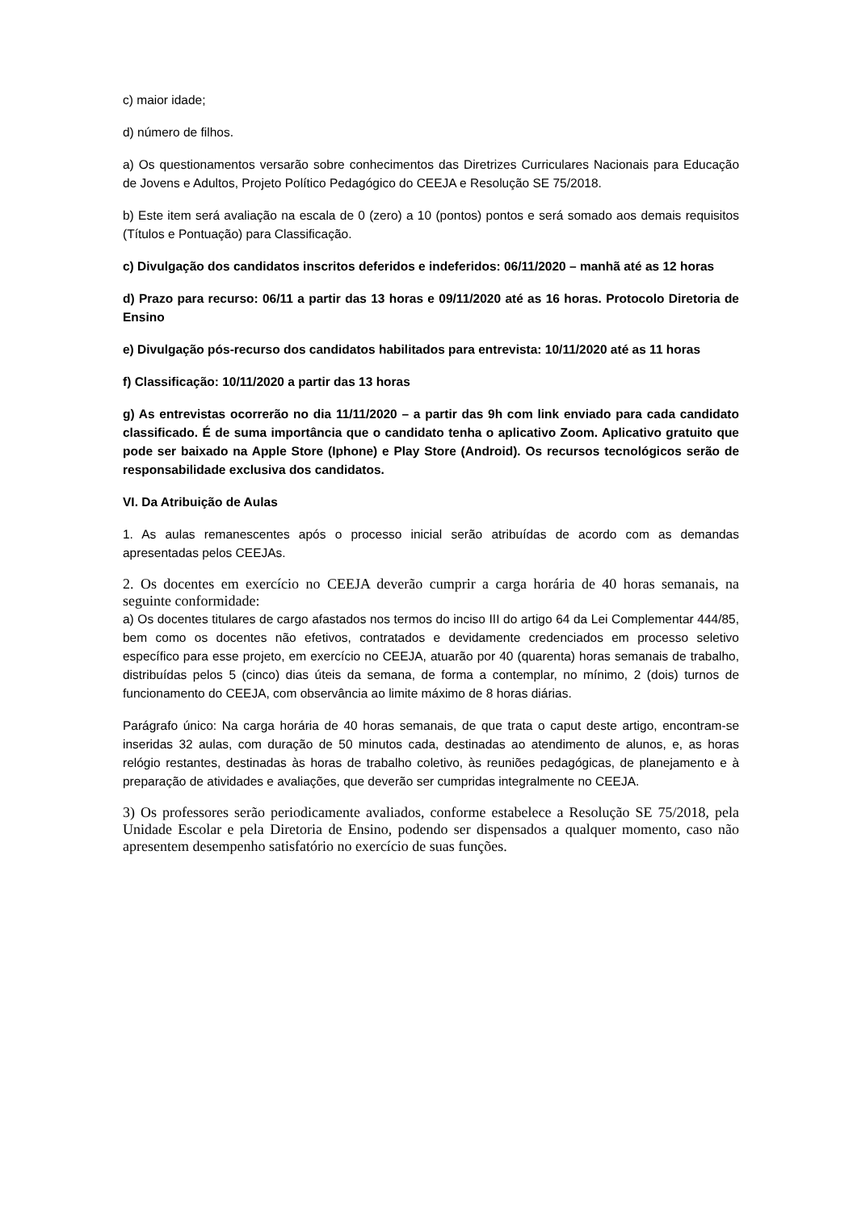c) maior idade;
d) número de filhos.
a) Os questionamentos versarão sobre conhecimentos das Diretrizes Curriculares Nacionais para Educação de Jovens e Adultos, Projeto Político Pedagógico do CEEJA e Resolução SE 75/2018.
b) Este item será avaliação na escala de 0 (zero) a 10 (pontos) pontos e será somado aos demais requisitos (Títulos e Pontuação) para Classificação.
c) Divulgação dos candidatos inscritos deferidos e indeferidos: 06/11/2020 – manhã até as 12 horas
d) Prazo para recurso: 06/11 a partir das 13 horas e 09/11/2020 até as 16 horas. Protocolo Diretoria de Ensino
e) Divulgação pós-recurso dos candidatos habilitados para entrevista: 10/11/2020 até as 11 horas
f) Classificação: 10/11/2020 a partir das 13 horas
g) As entrevistas ocorrerão no dia 11/11/2020 – a partir das 9h com link enviado para cada candidato classificado. É de suma importância que o candidato tenha o aplicativo Zoom. Aplicativo gratuito que pode ser baixado na Apple Store (Iphone) e Play Store (Android). Os recursos tecnológicos serão de responsabilidade exclusiva dos candidatos.
VI. Da Atribuição de Aulas
1. As aulas remanescentes após o processo inicial serão atribuídas de acordo com as demandas apresentadas pelos CEEJAs.
2. Os docentes em exercício no CEEJA deverão cumprir a carga horária de 40 horas semanais, na seguinte conformidade:
a) Os docentes titulares de cargo afastados nos termos do inciso III do artigo 64 da Lei Complementar 444/85, bem como os docentes não efetivos, contratados e devidamente credenciados em processo seletivo específico para esse projeto, em exercício no CEEJA, atuarão por 40 (quarenta) horas semanais de trabalho, distribuídas pelos 5 (cinco) dias úteis da semana, de forma a contemplar, no mínimo, 2 (dois) turnos de funcionamento do CEEJA, com observância ao limite máximo de 8 horas diárias.
Parágrafo único: Na carga horária de 40 horas semanais, de que trata o caput deste artigo, encontram-se inseridas 32 aulas, com duração de 50 minutos cada, destinadas ao atendimento de alunos, e, as horas relógio restantes, destinadas às horas de trabalho coletivo, às reuniões pedagógicas, de planejamento e à preparação de atividades e avaliações, que deverão ser cumpridas integralmente no CEEJA.
3) Os professores serão periodicamente avaliados, conforme estabelece a Resolução SE 75/2018, pela Unidade Escolar e pela Diretoria de Ensino, podendo ser dispensados a qualquer momento, caso não apresentem desempenho satisfatório no exercício de suas funções.